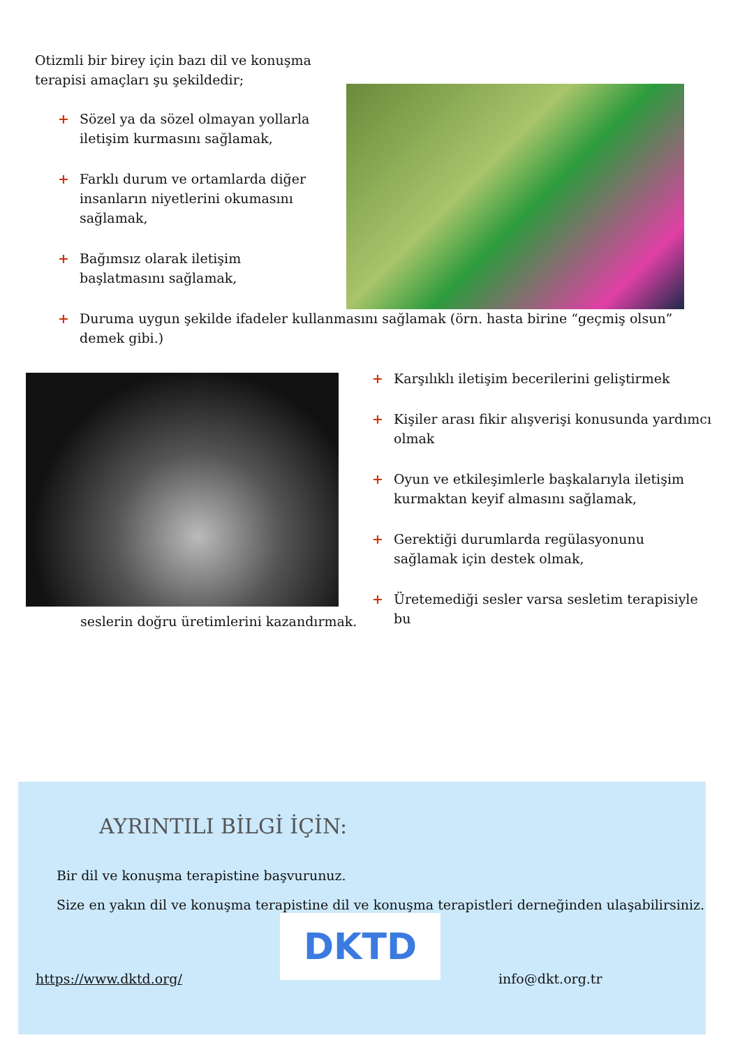Otizmli bir birey için bazı dil ve konuşma terapisi amaçları şu şekildedir;
+ Sözel ya da sözel olmayan yollarla iletişim kurmasını sağlamak,
+ Farklı durum ve ortamlarda diğer insanların niyetlerini okumasını sağlamak,
+ Bağımsız olarak iletişim başlatmasını sağlamak,
+ Duruma uygun şekilde ifadeler kullanmasını sağlamak (örn. hasta birine “geçmiş olsun” demek gibi.)
+ Karşılıklı iletişim becerilerini geliştirmek
+ Kişiler arası fikir alışverişi konusunda yardımcı olmak
+ Oyun ve etkileşimlerle başkalarıyla iletişim kurmaktan keyif almasını sağlamak,
+ Gerektiği durumlarda regülasyonunu sağlamak için destek olmak,
+ Üretemediği sesler varsa sesletim terapisiyle bu
seslerin doğru üretimlerini kazandırmak.
AYRINTILI BİLGİ İÇİN:
Bir dil ve konuşma terapistine başvurunuz.
Size en yakın dil ve konuşma terapistine dil ve konuşma terapistleri derneğinden ulaşabilirsiniz.
DKTD
https://www.dktd.org/ info@dkt.org.tr